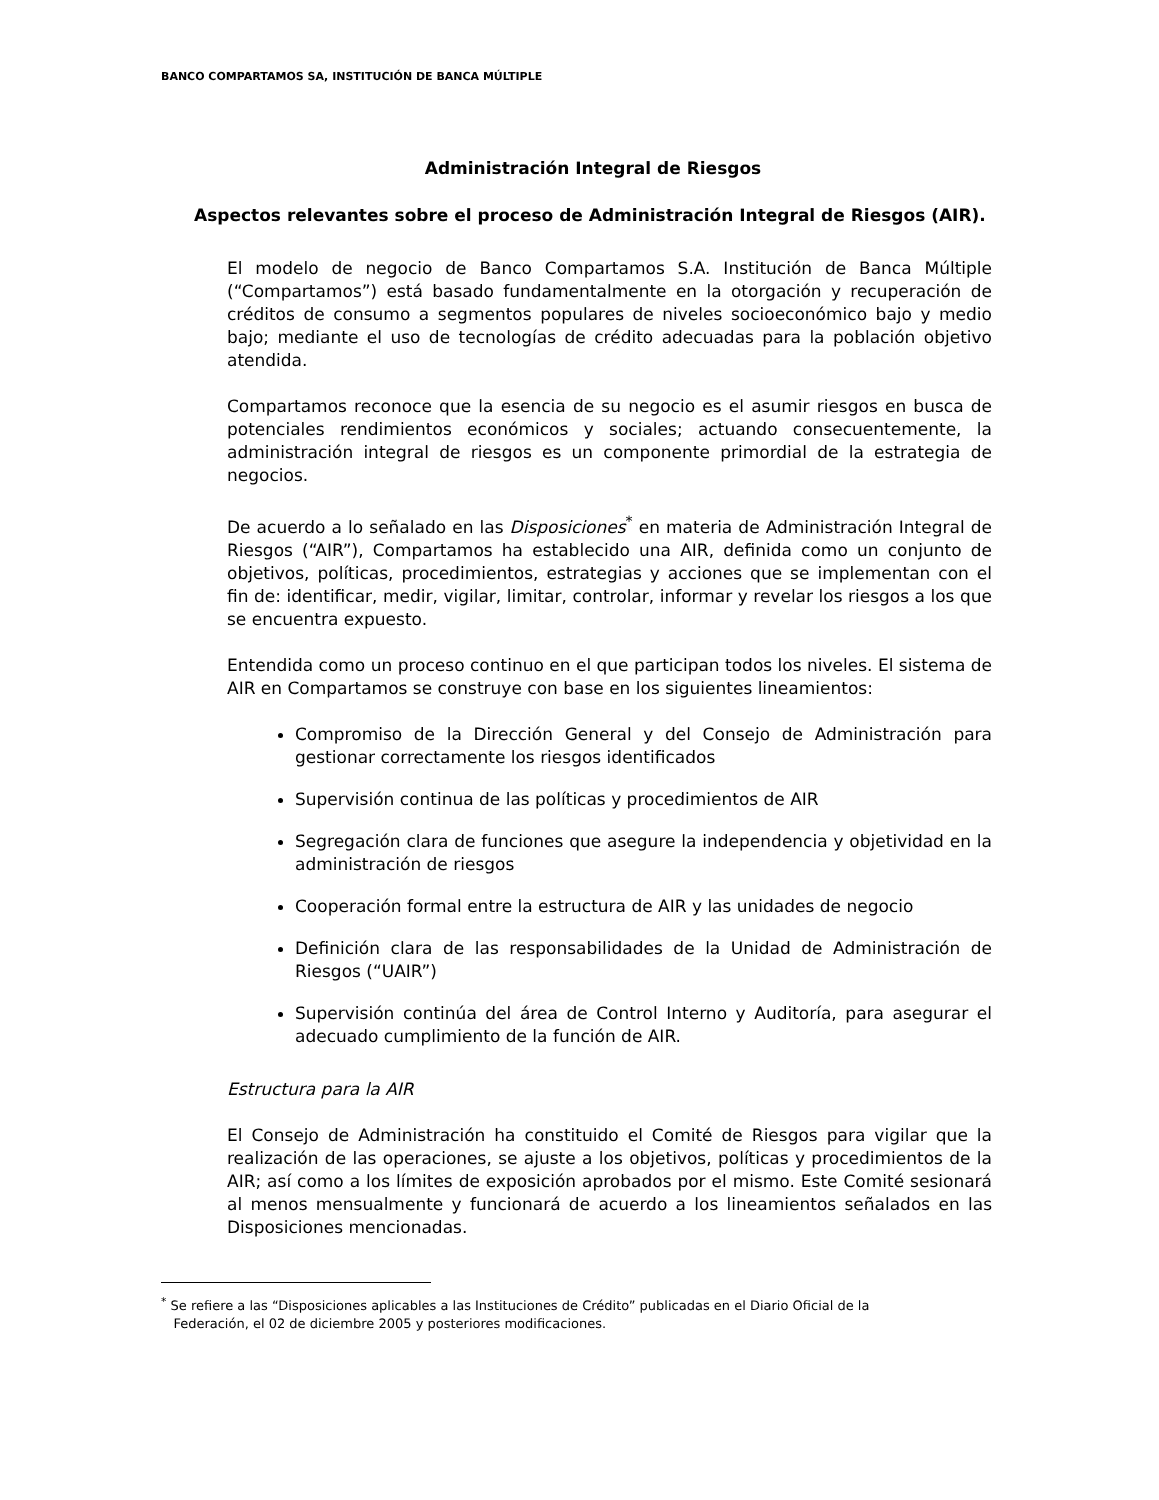BANCO COMPARTAMOS SA, INSTITUCIÓN DE BANCA MÚLTIPLE
Administración Integral de Riesgos
Aspectos relevantes sobre el proceso de Administración Integral de Riesgos (AIR).
El modelo de negocio de Banco Compartamos S.A. Institución de Banca Múltiple (“Compartamos”) está basado fundamentalmente en la otorgación y recuperación de créditos de consumo a segmentos populares de niveles socioeconómico bajo y medio bajo; mediante el uso de tecnologías de crédito adecuadas para la población objetivo atendida.
Compartamos reconoce que la esencia de su negocio es el asumir riesgos en busca de potenciales rendimientos económicos y sociales; actuando consecuentemente, la administración integral de riesgos es un componente primordial de la estrategia de negocios.
De acuerdo a lo señalado en las Disposiciones<sup>*</sup> en materia de Administración Integral de Riesgos (“AIR”), Compartamos ha establecido una AIR, definida como un conjunto de objetivos, políticas, procedimientos, estrategias y acciones que se implementan con el fin de: identificar, medir, vigilar, limitar, controlar, informar y revelar los riesgos a los que se encuentra expuesto.
Entendida como un proceso continuo en el que participan todos los niveles. El sistema de AIR en Compartamos se construye con base en los siguientes lineamientos:
Compromiso de la Dirección General y del Consejo de Administración para gestionar correctamente los riesgos identificados
Supervisión continua de las políticas y procedimientos de AIR
Segregación clara de funciones que asegure la independencia y objetividad en la administración de riesgos
Cooperación formal entre la estructura de AIR y las unidades de negocio
Definición clara de las responsabilidades de la Unidad de Administración de Riesgos (“UAIR”)
Supervisión continúa del área de Control Interno y Auditoría, para asegurar el adecuado cumplimiento de la función de AIR.
Estructura para la AIR
El Consejo de Administración ha constituido el Comité de Riesgos para vigilar que la realización de las operaciones, se ajuste a los objetivos, políticas y procedimientos de la AIR; así como a los límites de exposición aprobados por el mismo. Este Comité sesionará al menos mensualmente y funcionará de acuerdo a los lineamientos señalados en las Disposiciones mencionadas.
<sup>*</sup> Se refiere a las “Disposiciones aplicables a las Instituciones de Crédito” publicadas en el Diario Oficial de la
Federación, el 02 de diciembre 2005 y posteriores modificaciones.